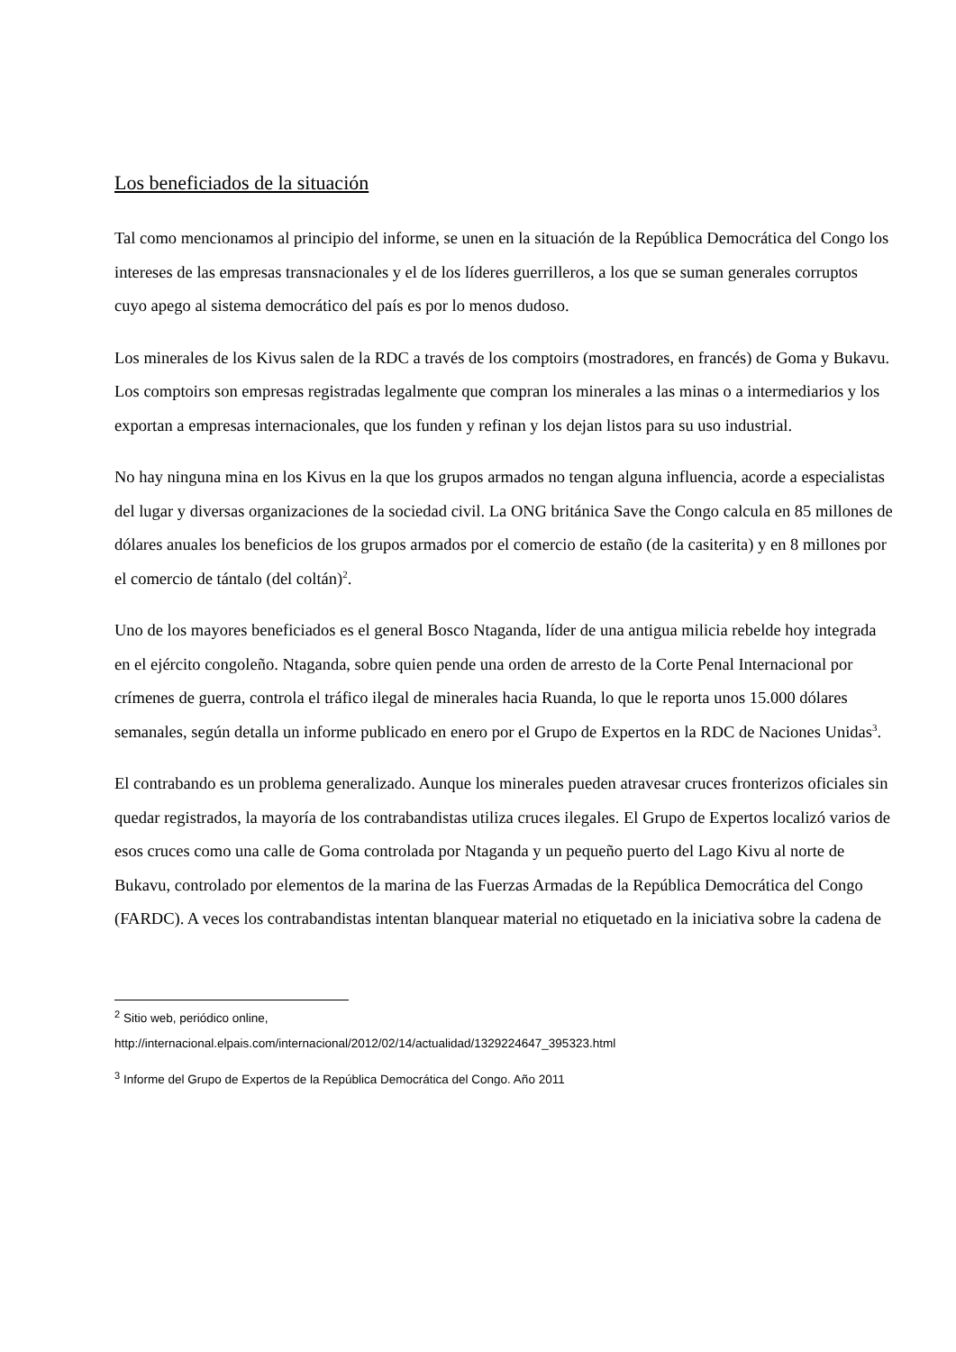Los beneficiados de la situación
Tal como mencionamos al principio del informe, se unen en la situación de la República Democrática del Congo los intereses de las empresas transnacionales y el de los líderes guerrilleros, a los que se suman generales corruptos cuyo apego al sistema democrático del país es por lo menos dudoso.
Los minerales de los Kivus salen de la RDC a través de los comptoirs (mostradores, en francés) de Goma y Bukavu. Los comptoirs son empresas registradas legalmente que compran los minerales a las minas o a intermediarios y los exportan a empresas internacionales, que los funden y refinan y los dejan listos para su uso industrial.
No hay ninguna mina en los Kivus en la que los grupos armados no tengan alguna influencia, acorde a especialistas del lugar y diversas organizaciones de la sociedad civil. La ONG británica Save the Congo calcula en 85 millones de dólares anuales los beneficios de los grupos armados por el comercio de estaño (de la casiterita) y en 8 millones por el comercio de tántalo (del coltán)<sup>2</sup>.
Uno de los mayores beneficiados es el general Bosco Ntaganda, líder de una antigua milicia rebelde hoy integrada en el ejército congoleño. Ntaganda, sobre quien pende una orden de arresto de la Corte Penal Internacional por crímenes de guerra, controla el tráfico ilegal de minerales hacia Ruanda, lo que le reporta unos 15.000 dólares semanales, según detalla un informe publicado en enero por el Grupo de Expertos en la RDC de Naciones Unidas<sup>3</sup>.
El contrabando es un problema generalizado. Aunque los minerales pueden atravesar cruces fronterizos oficiales sin quedar registrados, la mayoría de los contrabandistas utiliza cruces ilegales. El Grupo de Expertos localizó varios de esos cruces como una calle de Goma controlada por Ntaganda y un pequeño puerto del Lago Kivu al norte de Bukavu, controlado por elementos de la marina de las Fuerzas Armadas de la República Democrática del Congo (FARDC). A veces los contrabandistas intentan blanquear material no etiquetado en la iniciativa sobre la cadena de
<sup>2</sup> Sitio web, periódico online,
http://internacional.elpais.com/internacional/2012/02/14/actualidad/1329224647_395323.html
<sup>3</sup> Informe del Grupo de Expertos de la República Democrática del Congo. Año 2011